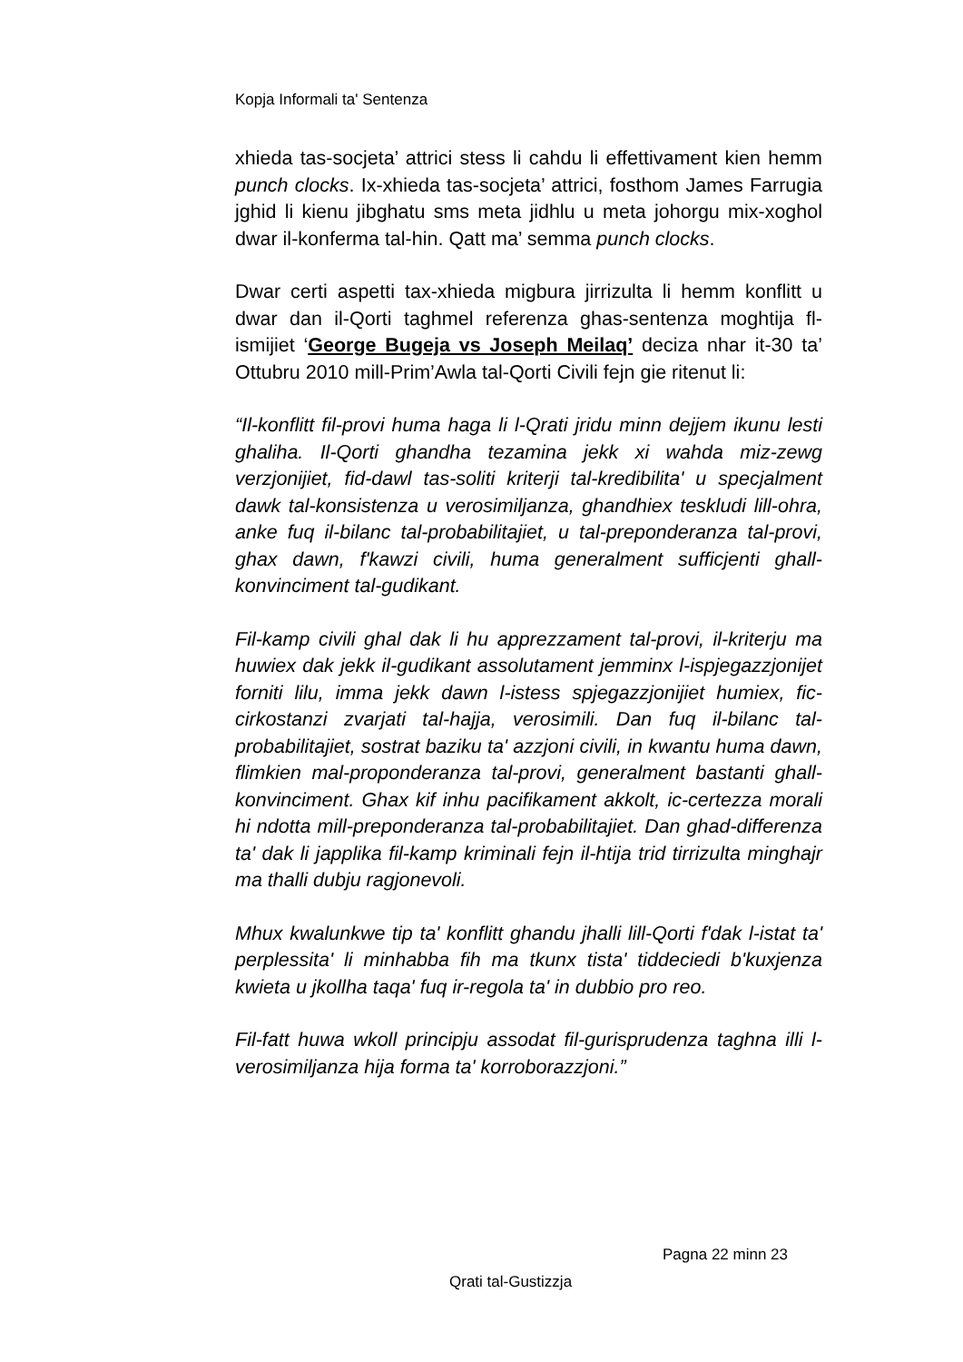Kopja Informali ta' Sentenza
xhieda tas-socjeta’ attrici stess li cahdu li effettivament kien hemm punch clocks. Ix-xhieda tas-socjeta’ attrici, fosthom James Farrugia jghid li kienu jibghatu sms meta jidhlu u meta johorgu mix-xoghol dwar il-konferma tal-hin. Qatt ma’ semma punch clocks.
Dwar certi aspetti tax-xhieda migbura jirrizulta li hemm konflitt u dwar dan il-Qorti taghmel referenza ghas-sentenza moghtija fl-ismijiet ‘George Bugeja vs Joseph Meilaq’ deciza nhar it-30 ta’ Ottubru 2010 mill-Prim’Awla tal-Qorti Civili fejn gie ritenut li:
“Il-konflitt fil-provi huma haga li l-Qrati jridu minn dejjem ikunu lesti ghaliha. Il-Qorti ghandha tezamina jekk xi wahda miz-zewg verzjonijiet, fid-dawl tas-soliti kriterji tal-kredibilita' u specjalment dawk tal-konsistenza u verosimiljanza, ghandhiex teskludi lill-ohra, anke fuq il-bilanc tal-probabilitajiet, u tal-preponderanza tal-provi, ghax dawn, f'kawzi civili, huma generalment sufficjenti ghall-konvinciment tal-gudikant.
Fil-kamp civili ghal dak li hu apprezzament tal-provi, il-kriterju ma huwiex dak jekk il-gudikant assolutament jemminx l-ispjegazzjonijet forniti lilu, imma jekk dawn l-istess spjegazzjonijiet humiex, fic-cirkostanzi zvarjati tal-hajja, verosimili. Dan fuq il-bilanc tal-probabilitajiet, sostrat baziku ta' azzjoni civili, in kwantu huma dawn, flimkien mal-proponderanza tal-provi, generalment bastanti ghall-konvinciment. Ghax kif inhu pacifikament akkolt, ic-certezza morali hi ndotta mill-preponderanza tal-probabilitajiet. Dan ghad-differenza ta' dak li japplika fil-kamp kriminali fejn il-htija trid tirrizulta minghajr ma thalli dubju ragjonevoli.
Mhux kwalunkwe tip ta' konflitt ghandu jhalli lill-Qorti f'dak l-istat ta' perplessita' li minhabba fih ma tkunx tista' tiddeciedi b'kuxjenza kwieta u jkollha taqa' fuq ir-regola ta' in dubbio pro reo.
Fil-fatt huwa wkoll principju assodat fil-gurisprudenza taghna illi l-verosimiljanza hija forma ta' korroborazzjoni.”
Pagna 22 minn 23
Qrati tal-Gustizzja